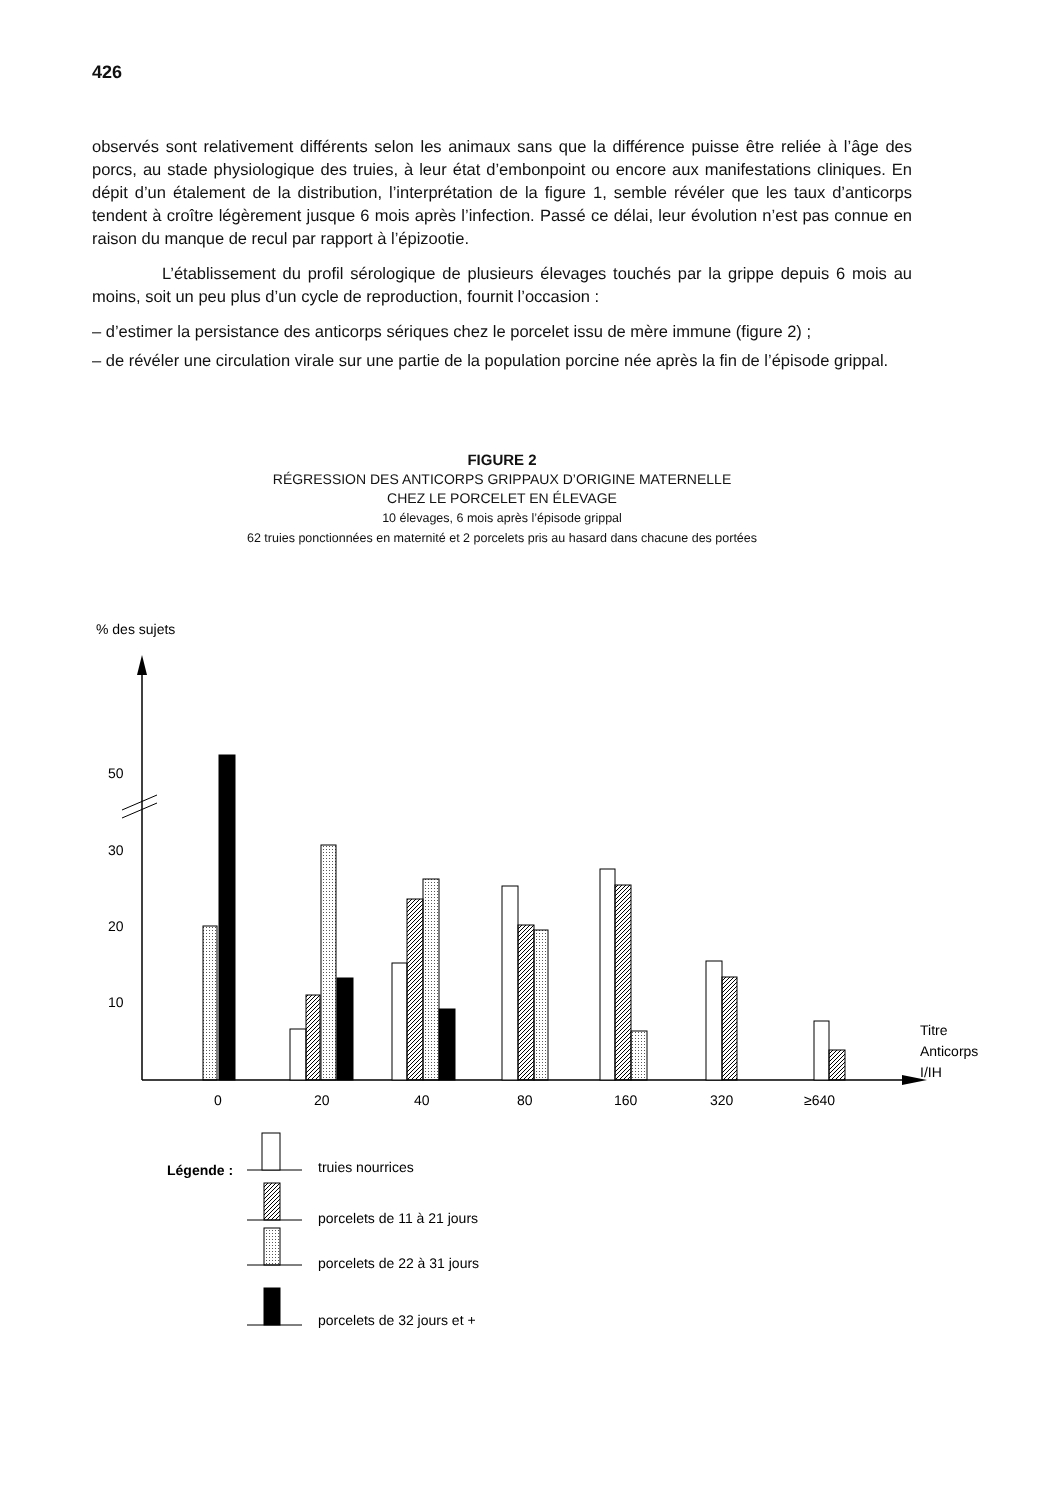426
observés sont relativement différents selon les animaux sans que la différence puisse être reliée à l’âge des porcs, au stade physiologique des truies, à leur état d’embonpoint ou encore aux manifestations cliniques. En dépit d’un étalement de la distribution, l’interprétation de la figure 1, semble révéler que les taux d’anticorps tendent à croître légèrement jusque 6 mois après l’infection. Passé ce délai, leur évolution n’est pas connue en raison du manque de recul par rapport à l’épizootie.
L’établissement du profil sérologique de plusieurs élevages touchés par la grippe depuis 6 mois au moins, soit un peu plus d’un cycle de reproduction, fournit l’occasion :
– d’estimer la persistance des anticorps sériques chez le porcelet issu de mère immune (figure 2) ;
– de révéler une circulation virale sur une partie de la population porcine née après la fin de l’épisode grippal.
FIGURE 2
RÉGRESSION DES ANTICORPS GRIPPAUX D’ORIGINE MATERNELLE
CHEZ LE PORCELET EN ÉLEVAGE
10 élevages, 6 mois après l’épisode grippal
62 truies ponctionnées en maternité et 2 porcelets pris au hasard dans chacune des portées
% des sujets
50
30
20
10
0
20
40
80
160
320
≥640
Titre
Anticorps
I/IH
Légende :
truies nourrices
porcelets de 11 à 21 jours
porcelets de 22 à 31 jours
porcelets de 32 jours et +